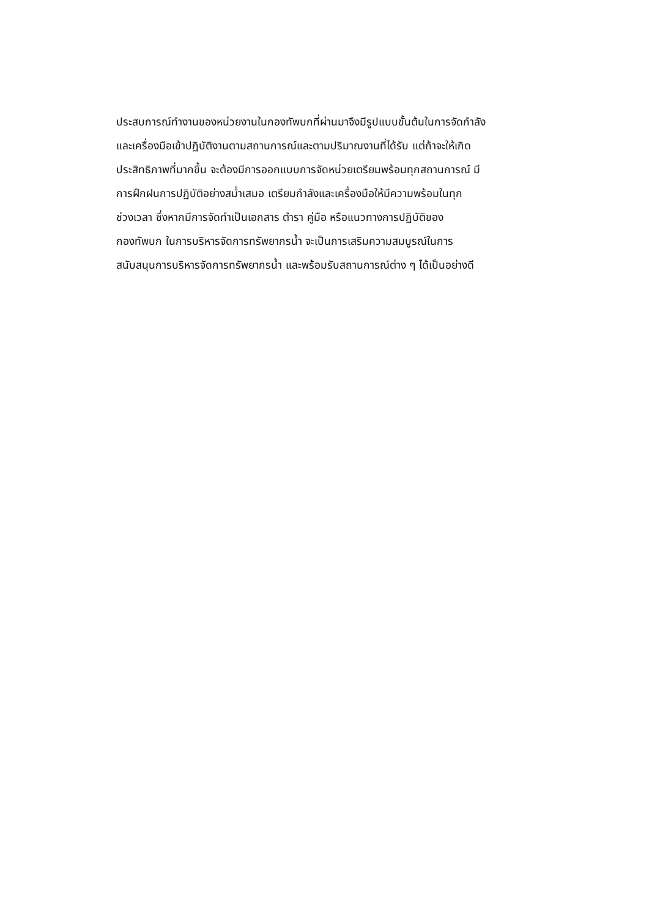ประสบการณ์ทำงานของหน่วยงานในกองทัพบกที่ผ่านมาจึงมีรูปแบบขั้นต้นในการจัดกำลัง
และเครื่องมือเข้าปฏิบัติงานตามสถานการณ์และตามปริมาณงานที่ได้รับ แต่ถ้าจะให้เกิด
ประสิทธิภาพที่มากขึ้น จะต้องมีการออกแบบการจัดหน่วยเตรียมพร้อมทุกสถานการณ์ มี
การฝึกฝนการปฏิบัติอย่างสม่ำเสมอ เตรียมกำลังและเครื่องมือให้มีความพร้อมในทุก
ช่วงเวลา ซึ่งหากมีการจัดทำเป็นเอกสาร ตำรา คู่มือ หรือแนวทางการปฏิบัติของ
กองทัพบก ในการบริหารจัดการทรัพยากรน้ำ จะเป็นการเสริมความสมบูรณ์ในการ
สนับสนุนการบริหารจัดการทรัพยากรน้ำ และพร้อมรับสถานการณ์ต่าง ๆ ได้เป็นอย่างดี